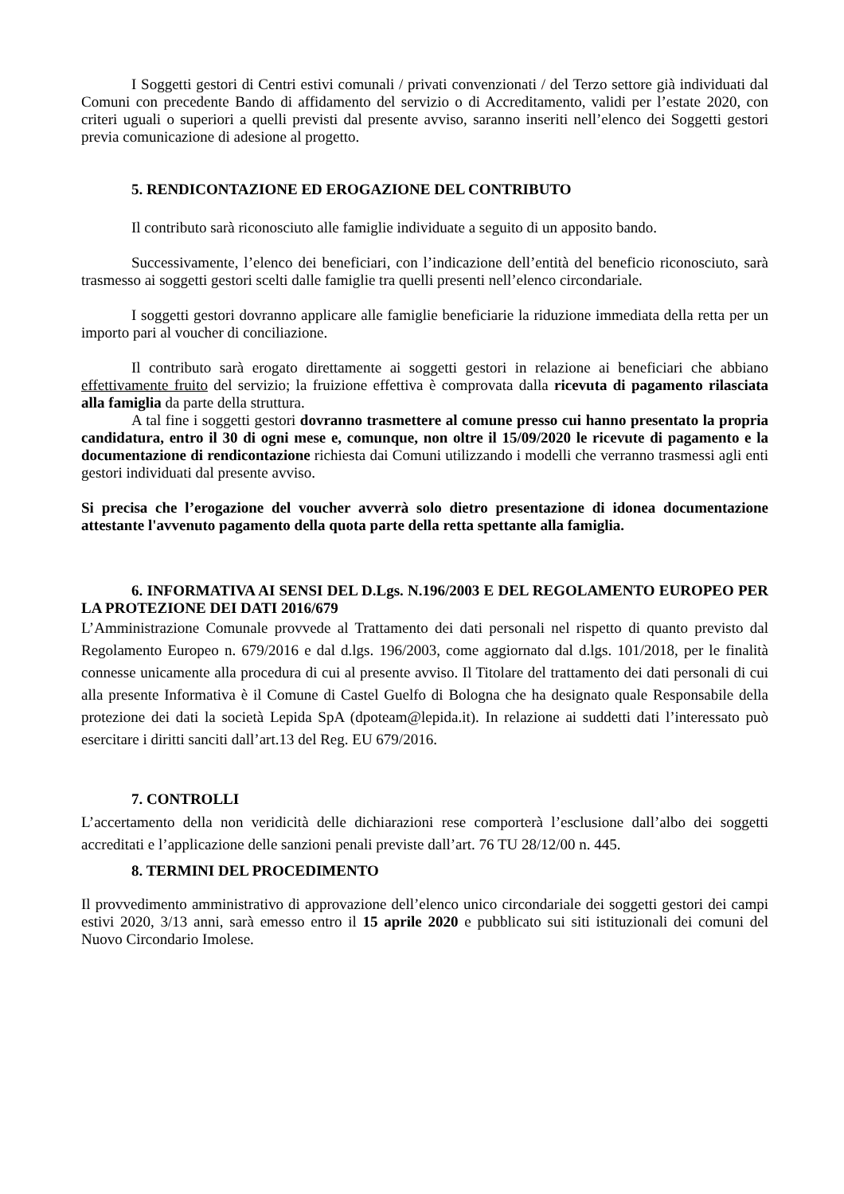I Soggetti gestori di Centri estivi comunali / privati convenzionati / del Terzo settore già individuati dal Comuni con precedente Bando di affidamento del servizio o di Accreditamento, validi per l’estate 2020, con criteri uguali o superiori a quelli previsti dal presente avviso, saranno inseriti nell’elenco dei Soggetti gestori previa comunicazione di adesione al progetto.
5. RENDICONTAZIONE ED EROGAZIONE DEL CONTRIBUTO
Il contributo sarà riconosciuto alle famiglie individuate a seguito di un apposito bando.
Successivamente, l’elenco dei beneficiari, con l’indicazione dell’entità del beneficio riconosciuto, sarà trasmesso ai soggetti gestori scelti dalle famiglie tra quelli presenti nell’elenco circondariale.
I soggetti gestori dovranno applicare alle famiglie beneficiarie la riduzione immediata della retta per un importo pari al voucher di conciliazione.
Il contributo sarà erogato direttamente ai soggetti gestori in relazione ai beneficiari che abbiano effettivamente fruito del servizio; la fruizione effettiva è comprovata dalla ricevuta di pagamento rilasciata alla famiglia da parte della struttura.
A tal fine i soggetti gestori dovranno trasmettere al comune presso cui hanno presentato la propria candidatura, entro il 30 di ogni mese e, comunque, non oltre il 15/09/2020 le ricevute di pagamento e la documentazione di rendicontazione richiesta dai Comuni utilizzando i modelli che verranno trasmessi agli enti gestori individuati dal presente avviso.
Si precisa che l’erogazione del voucher avverrà solo dietro presentazione di idonea documentazione attestante l'avvenuto pagamento della quota parte della retta spettante alla famiglia.
6. INFORMATIVA AI SENSI DEL D.Lgs. N.196/2003 E DEL REGOLAMENTO EUROPEO PER LA PROTEZIONE DEI DATI 2016/679
L’Amministrazione Comunale provvede al Trattamento dei dati personali nel rispetto di quanto previsto dal Regolamento Europeo n. 679/2016 e dal d.lgs. 196/2003, come aggiornato dal d.lgs. 101/2018, per le finalità connesse unicamente alla procedura di cui al presente avviso. Il Titolare del trattamento dei dati personali di cui alla presente Informativa è il Comune di Castel Guelfo di Bologna che ha designato quale Responsabile della protezione dei dati la società Lepida SpA (dpoteam@lepida.it). In relazione ai suddetti dati l’interessato può esercitare i diritti sanciti dall’art.13 del Reg. EU 679/2016.
7. CONTROLLI
L’accertamento della non veridicità delle dichiarazioni rese comporterà l’esclusione dall’albo dei soggetti accreditati e l’applicazione delle sanzioni penali previste dall’art. 76 TU 28/12/00 n. 445.
8. TERMINI DEL PROCEDIMENTO
Il provvedimento amministrativo di approvazione dell’elenco unico circondariale dei soggetti gestori dei campi estivi 2020, 3/13 anni, sarà emesso entro il 15 aprile 2020 e pubblicato sui siti istituzionali dei comuni del Nuovo Circondario Imolese.